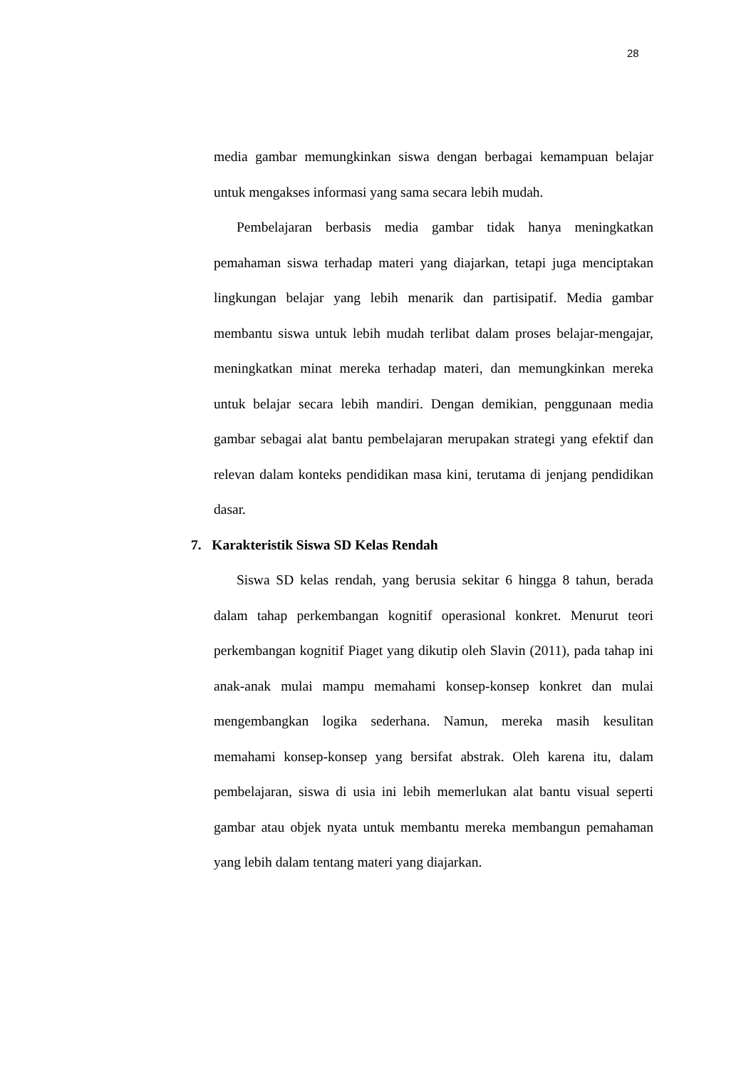28
media gambar memungkinkan siswa dengan berbagai kemampuan belajar untuk mengakses informasi yang sama secara lebih mudah.
Pembelajaran berbasis media gambar tidak hanya meningkatkan pemahaman siswa terhadap materi yang diajarkan, tetapi juga menciptakan lingkungan belajar yang lebih menarik dan partisipatif. Media gambar membantu siswa untuk lebih mudah terlibat dalam proses belajar-mengajar, meningkatkan minat mereka terhadap materi, dan memungkinkan mereka untuk belajar secara lebih mandiri. Dengan demikian, penggunaan media gambar sebagai alat bantu pembelajaran merupakan strategi yang efektif dan relevan dalam konteks pendidikan masa kini, terutama di jenjang pendidikan dasar.
7. Karakteristik Siswa SD Kelas Rendah
Siswa SD kelas rendah, yang berusia sekitar 6 hingga 8 tahun, berada dalam tahap perkembangan kognitif operasional konkret. Menurut teori perkembangan kognitif Piaget yang dikutip oleh Slavin (2011), pada tahap ini anak-anak mulai mampu memahami konsep-konsep konkret dan mulai mengembangkan logika sederhana. Namun, mereka masih kesulitan memahami konsep-konsep yang bersifat abstrak. Oleh karena itu, dalam pembelajaran, siswa di usia ini lebih memerlukan alat bantu visual seperti gambar atau objek nyata untuk membantu mereka membangun pemahaman yang lebih dalam tentang materi yang diajarkan.